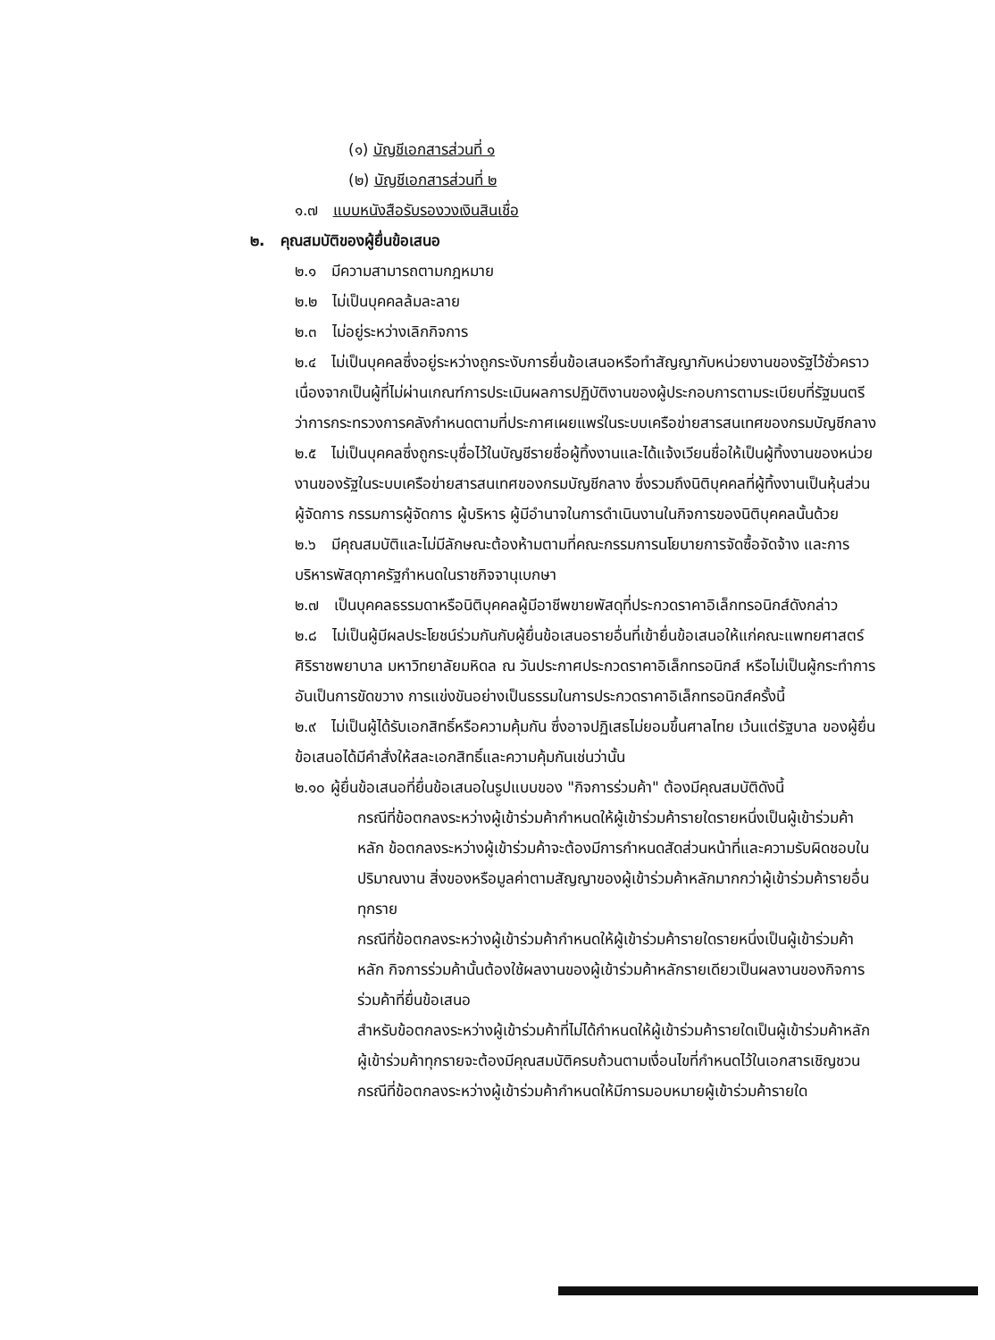(๑) บัญชีเอกสารส่วนที่ ๑
(๒) บัญชีเอกสารส่วนที่ ๒
๑.๗ แบบหนังสือรับรองวงเงินสินเชื่อ
๒. คุณสมบัติของผู้ยื่นข้อเสนอ
๒.๑ มีความสามารถตามกฎหมาย
๒.๒ ไม่เป็นบุคคลล้มละลาย
๒.๓ ไม่อยู่ระหว่างเลิกกิจการ
๒.๔ ไม่เป็นบุคคลซึ่งอยู่ระหว่างถูกระงับการยื่นข้อเสนอหรือทำสัญญากับหน่วยงานของรัฐไว้ชั่วคราว เนื่องจากเป็นผู้ที่ไม่ผ่านเกณฑ์การประเมินผลการปฏิบัติงานของผู้ประกอบการตามระเบียบที่รัฐมนตรีว่าการกระทรวงการคลังกำหนดตามที่ประกาศเผยแพร่ในระบบเครือข่ายสารสนเทศของกรมบัญชีกลาง
๒.๕ ไม่เป็นบุคคลซึ่งถูกระบุชื่อไว้ในบัญชีรายชื่อผู้ทิ้งงานและได้แจ้งเวียนชื่อให้เป็นผู้ทิ้งงานของหน่วยงานของรัฐในระบบเครือข่ายสารสนเทศของกรมบัญชีกลาง ซึ่งรวมถึงนิติบุคคลที่ผู้ทิ้งงานเป็นหุ้นส่วนผู้จัดการ กรรมการผู้จัดการ ผู้บริหาร ผู้มีอำนาจในการดำเนินงานในกิจการของนิติบุคคลนั้นด้วย
๒.๖ มีคุณสมบัติและไม่มีลักษณะต้องห้ามตามที่คณะกรรมการนโยบายการจัดซื้อจัดจ้าง และการบริหารพัสดุภาครัฐกำหนดในราชกิจจานุเบกษา
๒.๗ เป็นบุคคลธรรมดาหรือนิติบุคคลผู้มีอาชีพขายพัสดุที่ประกวดราคาอิเล็กทรอนิกส์ดังกล่าว
๒.๘ ไม่เป็นผู้มีผลประโยชน์ร่วมกันกับผู้ยื่นข้อเสนอรายอื่นที่เข้ายื่นข้อเสนอให้แก่คณะแพทยศาสตร์ศิริราชพยาบาล มหาวิทยาลัยมหิดล ณ วันประกาศประกวดราคาอิเล็กทรอนิกส์ หรือไม่เป็นผู้กระทำการอันเป็นการขัดขวาง การแข่งขันอย่างเป็นธรรมในการประกวดราคาอิเล็กทรอนิกส์ครั้งนี้
๒.๙ ไม่เป็นผู้ได้รับเอกสิทธิ์หรือความคุ้มกัน ซึ่งอาจปฏิเสธไม่ยอมขึ้นศาลไทย เว้นแต่รัฐบาล ของผู้ยื่นข้อเสนอได้มีคำสั่งให้สละเอกสิทธิ์และความคุ้มกันเช่นว่านั้น
๒.๑๐ ผู้ยื่นข้อเสนอที่ยื่นข้อเสนอในรูปแบบของ "กิจการร่วมค้า" ต้องมีคุณสมบัติดังนี้
กรณีที่ข้อตกลงระหว่างผู้เข้าร่วมค้ากำหนดให้ผู้เข้าร่วมค้ารายใดรายหนึ่งเป็นผู้เข้าร่วมค้าหลัก ข้อตกลงระหว่างผู้เข้าร่วมค้าจะต้องมีการกำหนดสัดส่วนหน้าที่และความรับผิดชอบในปริมาณงาน สิ่งของหรือมูลค่าตามสัญญาของผู้เข้าร่วมค้าหลักมากกว่าผู้เข้าร่วมค้ารายอื่นทุกราย
กรณีที่ข้อตกลงระหว่างผู้เข้าร่วมค้ากำหนดให้ผู้เข้าร่วมค้ารายใดรายหนึ่งเป็นผู้เข้าร่วมค้าหลัก กิจการร่วมค้านั้นต้องใช้ผลงานของผู้เข้าร่วมค้าหลักรายเดียวเป็นผลงานของกิจการร่วมค้าที่ยื่นข้อเสนอ
สำหรับข้อตกลงระหว่างผู้เข้าร่วมค้าที่ไม่ได้กำหนดให้ผู้เข้าร่วมค้ารายใดเป็นผู้เข้าร่วมค้าหลัก ผู้เข้าร่วมค้าทุกรายจะต้องมีคุณสมบัติครบถ้วนตามเงื่อนไขที่กำหนดไว้ในเอกสารเชิญชวน
กรณีที่ข้อตกลงระหว่างผู้เข้าร่วมค้ากำหนดให้มีการมอบหมายผู้เข้าร่วมค้ารายใด